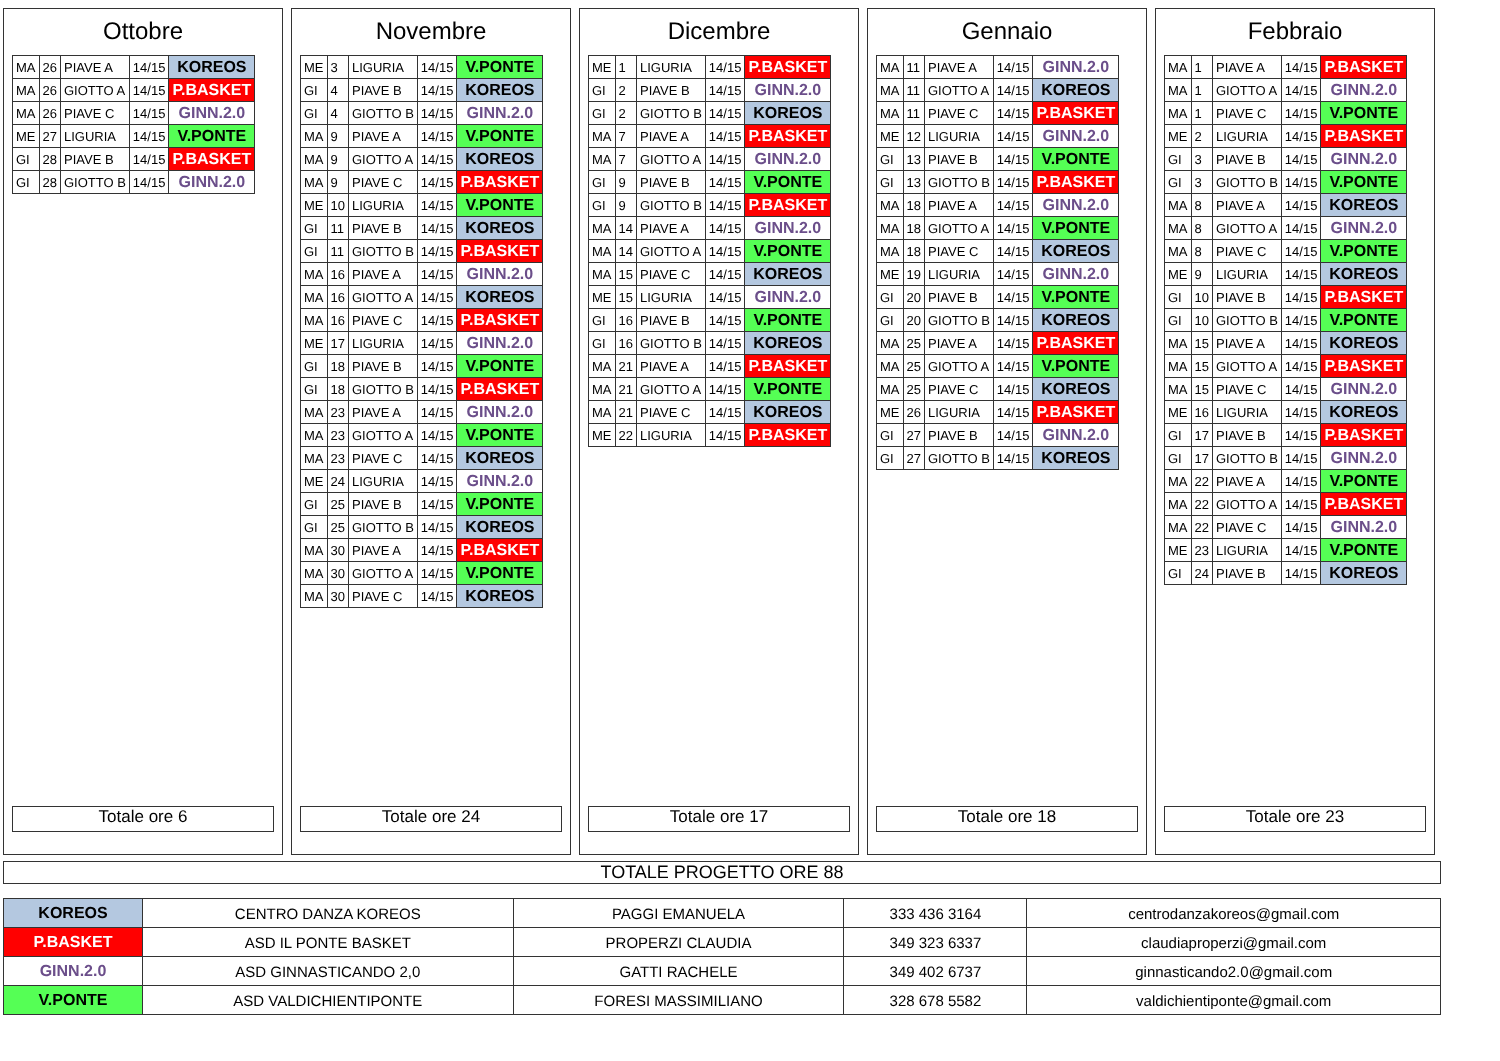Ottobre
| MA | 26 | PIAVE A | 14/15 | KOREOS |
| MA | 26 | GIOTTO A | 14/15 | P.BASKET |
| MA | 26 | PIAVE C | 14/15 | GINN.2.0 |
| ME | 27 | LIGURIA | 14/15 | V.PONTE |
| GI | 28 | PIAVE B | 14/15 | P.BASKET |
| GI | 28 | GIOTTO B | 14/15 | GINN.2.0 |
Totale ore 6
Novembre
| ME | 3 | LIGURIA | 14/15 | V.PONTE |
| GI | 4 | PIAVE B | 14/15 | KOREOS |
| GI | 4 | GIOTTO B | 14/15 | GINN.2.0 |
| MA | 9 | PIAVE A | 14/15 | V.PONTE |
| MA | 9 | GIOTTO A | 14/15 | KOREOS |
| MA | 9 | PIAVE C | 14/15 | P.BASKET |
| ME | 10 | LIGURIA | 14/15 | V.PONTE |
| GI | 11 | PIAVE B | 14/15 | KOREOS |
| GI | 11 | GIOTTO B | 14/15 | P.BASKET |
| MA | 16 | PIAVE A | 14/15 | GINN.2.0 |
| MA | 16 | GIOTTO A | 14/15 | KOREOS |
| MA | 16 | PIAVE C | 14/15 | P.BASKET |
| ME | 17 | LIGURIA | 14/15 | GINN.2.0 |
| GI | 18 | PIAVE B | 14/15 | V.PONTE |
| GI | 18 | GIOTTO B | 14/15 | P.BASKET |
| MA | 23 | PIAVE A | 14/15 | GINN.2.0 |
| MA | 23 | GIOTTO A | 14/15 | V.PONTE |
| MA | 23 | PIAVE C | 14/15 | KOREOS |
| ME | 24 | LIGURIA | 14/15 | GINN.2.0 |
| GI | 25 | PIAVE B | 14/15 | V.PONTE |
| GI | 25 | GIOTTO B | 14/15 | KOREOS |
| MA | 30 | PIAVE A | 14/15 | P.BASKET |
| MA | 30 | GIOTTO A | 14/15 | V.PONTE |
| MA | 30 | PIAVE C | 14/15 | KOREOS |
Totale ore 24
Dicembre
| ME | 1 | LIGURIA | 14/15 | P.BASKET |
| GI | 2 | PIAVE B | 14/15 | GINN.2.0 |
| GI | 2 | GIOTTO B | 14/15 | KOREOS |
| MA | 7 | PIAVE A | 14/15 | P.BASKET |
| MA | 7 | GIOTTO A | 14/15 | GINN.2.0 |
| GI | 9 | PIAVE B | 14/15 | V.PONTE |
| GI | 9 | GIOTTO B | 14/15 | P.BASKET |
| MA | 14 | PIAVE A | 14/15 | GINN.2.0 |
| MA | 14 | GIOTTO A | 14/15 | V.PONTE |
| MA | 15 | PIAVE C | 14/15 | KOREOS |
| ME | 15 | LIGURIA | 14/15 | GINN.2.0 |
| GI | 16 | PIAVE B | 14/15 | V.PONTE |
| GI | 16 | GIOTTO B | 14/15 | KOREOS |
| MA | 21 | PIAVE A | 14/15 | P.BASKET |
| MA | 21 | GIOTTO A | 14/15 | V.PONTE |
| MA | 21 | PIAVE C | 14/15 | KOREOS |
| ME | 22 | LIGURIA | 14/15 | P.BASKET |
Totale ore 17
Gennaio
| MA | 11 | PIAVE A | 14/15 | GINN.2.0 |
| MA | 11 | GIOTTO A | 14/15 | KOREOS |
| MA | 11 | PIAVE C | 14/15 | P.BASKET |
| ME | 12 | LIGURIA | 14/15 | GINN.2.0 |
| GI | 13 | PIAVE B | 14/15 | V.PONTE |
| GI | 13 | GIOTTO B | 14/15 | P.BASKET |
| MA | 18 | PIAVE A | 14/15 | GINN.2.0 |
| MA | 18 | GIOTTO A | 14/15 | V.PONTE |
| MA | 18 | PIAVE C | 14/15 | KOREOS |
| ME | 19 | LIGURIA | 14/15 | GINN.2.0 |
| GI | 20 | PIAVE B | 14/15 | V.PONTE |
| GI | 20 | GIOTTO B | 14/15 | KOREOS |
| MA | 25 | PIAVE A | 14/15 | P.BASKET |
| MA | 25 | GIOTTO A | 14/15 | V.PONTE |
| MA | 25 | PIAVE C | 14/15 | KOREOS |
| ME | 26 | LIGURIA | 14/15 | P.BASKET |
| GI | 27 | PIAVE B | 14/15 | GINN.2.0 |
| GI | 27 | GIOTTO B | 14/15 | KOREOS |
Totale ore 18
Febbraio
| MA | 1 | PIAVE A | 14/15 | P.BASKET |
| MA | 1 | GIOTTO A | 14/15 | GINN.2.0 |
| MA | 1 | PIAVE C | 14/15 | V.PONTE |
| ME | 2 | LIGURIA | 14/15 | P.BASKET |
| GI | 3 | PIAVE B | 14/15 | GINN.2.0 |
| GI | 3 | GIOTTO B | 14/15 | V.PONTE |
| MA | 8 | PIAVE A | 14/15 | KOREOS |
| MA | 8 | GIOTTO A | 14/15 | GINN.2.0 |
| MA | 8 | PIAVE C | 14/15 | V.PONTE |
| ME | 9 | LIGURIA | 14/15 | KOREOS |
| GI | 10 | PIAVE B | 14/15 | P.BASKET |
| GI | 10 | GIOTTO B | 14/15 | V.PONTE |
| MA | 15 | PIAVE A | 14/15 | KOREOS |
| MA | 15 | GIOTTO A | 14/15 | P.BASKET |
| MA | 15 | PIAVE C | 14/15 | GINN.2.0 |
| ME | 16 | LIGURIA | 14/15 | KOREOS |
| GI | 17 | PIAVE B | 14/15 | P.BASKET |
| GI | 17 | GIOTTO B | 14/15 | GINN.2.0 |
| MA | 22 | PIAVE A | 14/15 | V.PONTE |
| MA | 22 | GIOTTO A | 14/15 | P.BASKET |
| MA | 22 | PIAVE C | 14/15 | GINN.2.0 |
| ME | 23 | LIGURIA | 14/15 | V.PONTE |
| GI | 24 | PIAVE B | 14/15 | KOREOS |
Totale ore 23
TOTALE PROGETTO ORE 88
| KOREOS | CENTRO DANZA KOREOS | PAGGI EMANUELA | 333 436 3164 | centrodanzakoreos@gmail.com |
| P.BASKET | ASD IL PONTE BASKET | PROPERZI CLAUDIA | 349 323 6337 | claudiaproperzi@gmail.com |
| GINN.2.0 | ASD GINNASTICANDO 2,0 | GATTI RACHELE | 349 402 6737 | ginnasticando2.0@gmail.com |
| V.PONTE | ASD VALDICHIENTIPONTE | FORESI MASSIMILIANO | 328 678 5582 | valdichientiponte@gmail.com |